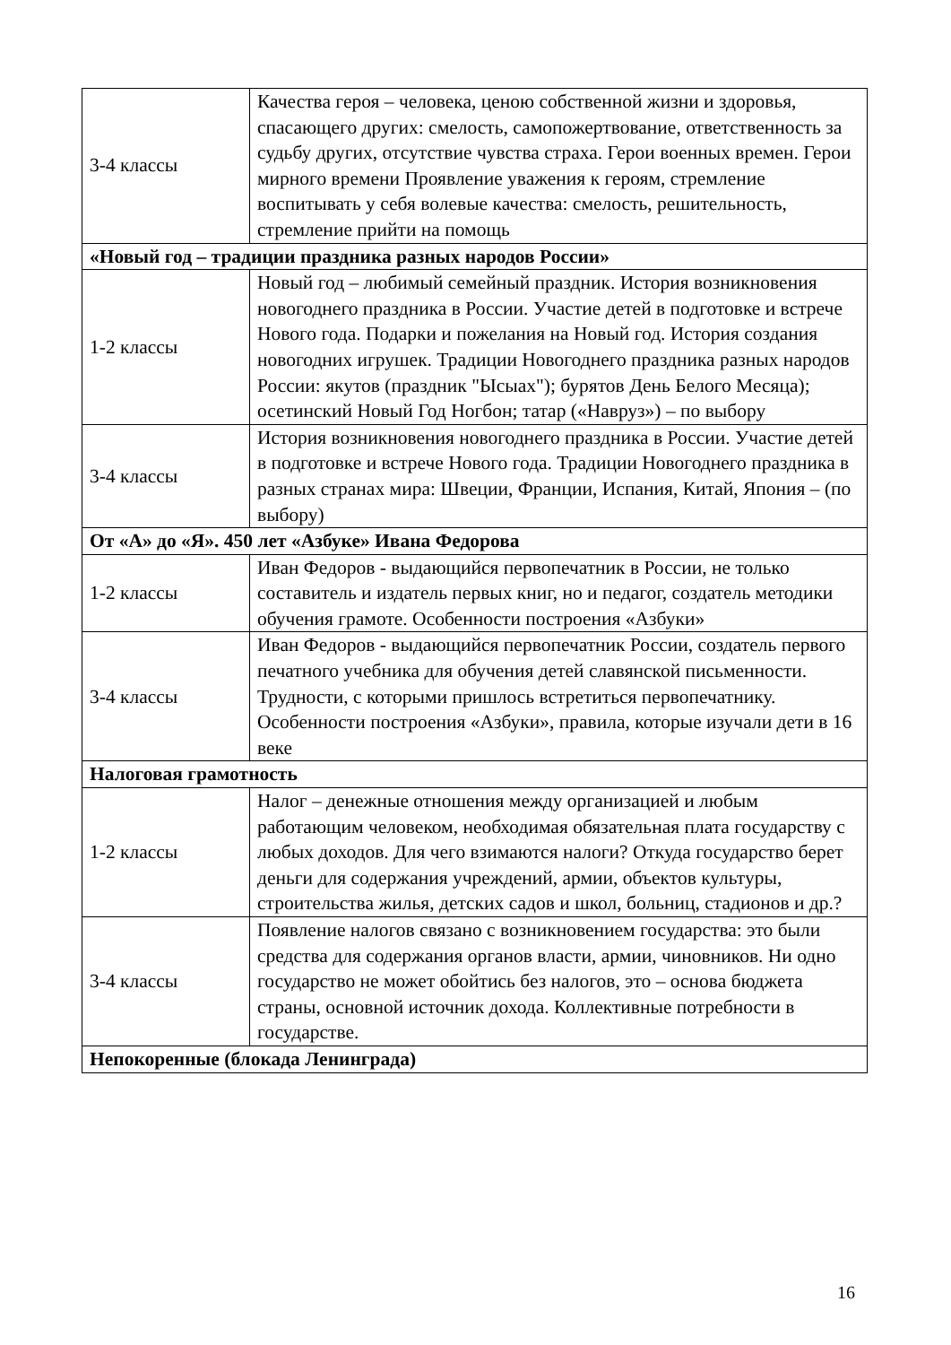| 3-4 классы | Качества героя – человека, ценою собственной жизни и здоровья, спасающего других: смелость, самопожертвование, ответственность за судьбу других, отсутствие чувства страха. Герои военных времен. Герои мирного времени Проявление уважения к героям, стремление воспитывать у себя волевые качества: смелость, решительность, стремление прийти на помощь |
| «Новый год – традиции праздника разных народов России» | |
| 1-2 классы | Новый год – любимый семейный праздник. История возникновения новогоднего праздника в России. Участие детей в подготовке и встрече Нового года. Подарки и пожелания на Новый год. История создания новогодних игрушек. Традиции Новогоднего праздника разных народов России: якутов (праздник "Ысыах"); бурятов День Белого Месяца); осетинский Новый Год Ногбон; татар («Навруз») – по выбору |
| 3-4 классы | История возникновения новогоднего праздника в России. Участие детей в подготовке и встрече Нового года. Традиции Новогоднего праздника в разных странах мира: Швеции, Франции, Испания, Китай, Япония – (по выбору) |
| От «А» до «Я». 450 лет «Азбуке» Ивана Федорова | |
| 1-2 классы | Иван Федоров - выдающийся первопечатник в России, не только составитель и издатель первых книг, но и педагог, создатель методики обучения грамоте. Особенности построения «Азбуки» |
| 3-4 классы | Иван Федоров - выдающийся первопечатник России, создатель первого печатного учебника для обучения детей славянской письменности. Трудности, с которыми пришлось встретиться первопечатнику. Особенности построения «Азбуки», правила, которые изучали дети в 16 веке |
| Налоговая грамотность | |
| 1-2 классы | Налог – денежные отношения между организацией и любым работающим человеком, необходимая обязательная плата государству с любых доходов. Для чего взимаются налоги? Откуда государство берет деньги для содержания учреждений, армии, объектов культуры, строительства жилья, детских садов и школ, больниц, стадионов и др.? |
| 3-4 классы | Появление налогов связано с возникновением государства: это были средства для содержания органов власти, армии, чиновников. Ни одно государство не может обойтись без налогов, это – основа бюджета страны, основной источник дохода. Коллективные потребности в государстве. |
| Непокоренные (блокада Ленинграда) | |
16